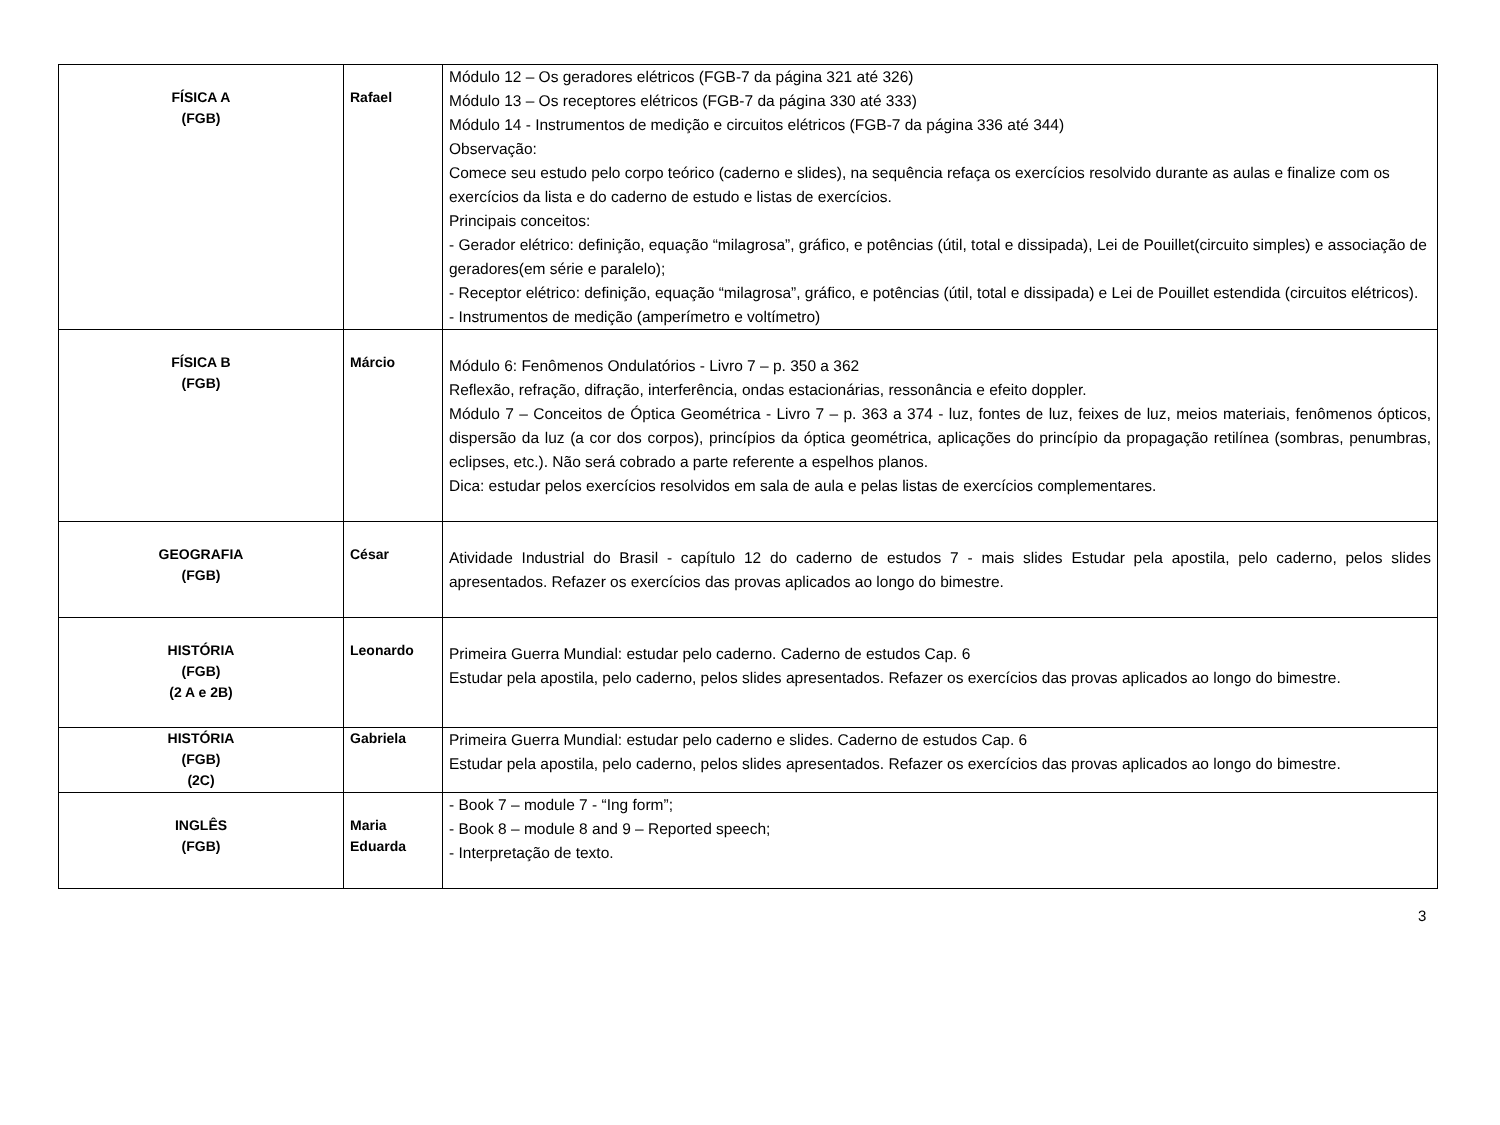| FÍSICA A (FGB) | Rafael | Módulo 12 – Os geradores elétricos (FGB-7 da página 321 até 326) Módulo 13 – Os receptores elétricos (FGB-7 da página 330 até 333) Módulo 14 - Instrumentos de medição e circuitos elétricos (FGB-7 da página 336 até 344) Observação: Comece seu estudo pelo corpo teórico (caderno e slides), na sequência refaça os exercícios resolvido durante as aulas e finalize com os exercícios da lista e do caderno de estudo e listas de exercícios. Principais conceitos: - Gerador elétrico: definição, equação “milagrosa”, gráfico, e potências (útil, total e dissipada), Lei de Pouillet(circuito simples) e associação de geradores(em série e paralelo); - Receptor elétrico: definição, equação “milagrosa”, gráfico, e potências (útil, total e dissipada) e Lei de Pouillet estendida (circuitos elétricos). - Instrumentos de medição (amperímetro e voltímetro) |
| FÍSICA B (FGB) | Márcio | Módulo 6: Fenômenos Ondulatórios - Livro 7 – p. 350 a 362 Reflexão, refração, difração, interferência, ondas estacionárias, ressonância e efeito doppler. Módulo 7 – Conceitos de Óptica Geométrica - Livro 7 – p. 363 a 374 - luz, fontes de luz, feixes de luz, meios materiais, fenômenos ópticos, dispersão da luz (a cor dos corpos), princípios da óptica geométrica, aplicações do princípio da propagação retilínea (sombras, penumbras, eclipses, etc.). Não será cobrado a parte referente a espelhos planos. Dica: estudar pelos exercícios resolvidos em sala de aula e pelas listas de exercícios complementares. |
| GEOGRAFIA (FGB) | César | Atividade Industrial do Brasil - capítulo 12 do caderno de estudos 7 - mais slides Estudar pela apostila, pelo caderno, pelos slides apresentados. Refazer os exercícios das provas aplicados ao longo do bimestre. |
| HISTÓRIA (FGB) (2 A e 2B) | Leonardo | Primeira Guerra Mundial: estudar pelo caderno. Caderno de estudos Cap. 6 Estudar pela apostila, pelo caderno, pelos slides apresentados. Refazer os exercícios das provas aplicados ao longo do bimestre. |
| HISTÓRIA (FGB) (2C) | Gabriela | Primeira Guerra Mundial: estudar pelo caderno e slides. Caderno de estudos Cap. 6 Estudar pela apostila, pelo caderno, pelos slides apresentados. Refazer os exercícios das provas aplicados ao longo do bimestre. |
| INGLÊS (FGB) | Maria Eduarda | - Book 7 – module 7 - “Ing form”; - Book 8 – module 8 and 9 – Reported speech; - Interpretação de texto. |
3